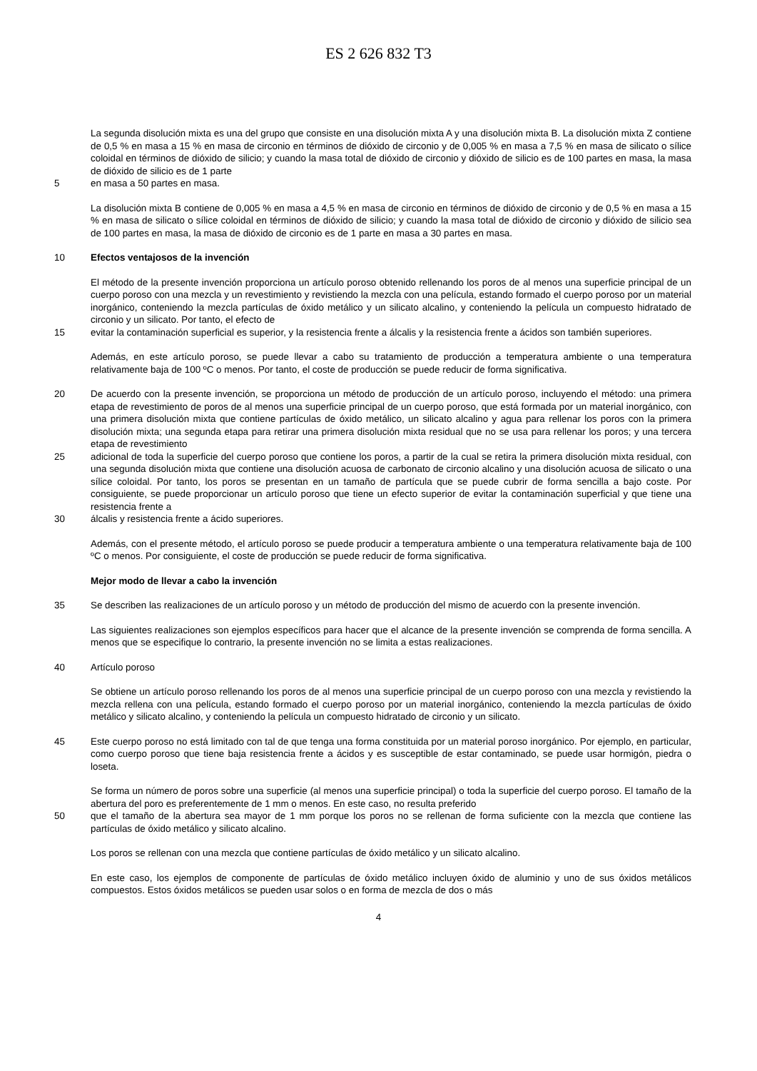ES 2 626 832 T3
La segunda disolución mixta es una del grupo que consiste en una disolución mixta A y una disolución mixta B. La disolución mixta Z contiene de 0,5 % en masa a 15 % en masa de circonio en términos de dióxido de circonio y de 0,005 % en masa a 7,5 % en masa de silicato o sílice coloidal en términos de dióxido de silicio; y cuando la masa total de dióxido de circonio y dióxido de silicio es de 100 partes en masa, la masa de dióxido de silicio es de 1 parte
5 en masa a 50 partes en masa.
La disolución mixta B contiene de 0,005 % en masa a 4,5 % en masa de circonio en términos de dióxido de circonio y de 0,5 % en masa a 15 % en masa de silicato o sílice coloidal en términos de dióxido de silicio; y cuando la masa total de dióxido de circonio y dióxido de silicio sea de 100 partes en masa, la masa de dióxido de circonio es de 1 parte en masa a 30 partes en masa.
10 Efectos ventajosos de la invención
El método de la presente invención proporciona un artículo poroso obtenido rellenando los poros de al menos una superficie principal de un cuerpo poroso con una mezcla y un revestimiento y revistiendo la mezcla con una película, estando formado el cuerpo poroso por un material inorgánico, conteniendo la mezcla partículas de óxido metálico y un silicato alcalino, y conteniendo la película un compuesto hidratado de circonio y un silicato. Por tanto, el efecto de
15 evitar la contaminación superficial es superior, y la resistencia frente a álcalis y la resistencia frente a ácidos son también superiores.
Además, en este artículo poroso, se puede llevar a cabo su tratamiento de producción a temperatura ambiente o una temperatura relativamente baja de 100 ºC o menos. Por tanto, el coste de producción se puede reducir de forma significativa.
20 De acuerdo con la presente invención, se proporciona un método de producción de un artículo poroso, incluyendo el método: una primera etapa de revestimiento de poros de al menos una superficie principal de un cuerpo poroso, que está formada por un material inorgánico, con una primera disolución mixta que contiene partículas de óxido metálico, un silicato alcalino y agua para rellenar los poros con la primera disolución mixta; una segunda etapa para retirar una primera disolución mixta residual que no se usa para rellenar los poros; y una tercera etapa de revestimiento
25 adicional de toda la superficie del cuerpo poroso que contiene los poros, a partir de la cual se retira la primera disolución mixta residual, con una segunda disolución mixta que contiene una disolución acuosa de carbonato de circonio alcalino y una disolución acuosa de silicato o una sílice coloidal. Por tanto, los poros se presentan en un tamaño de partícula que se puede cubrir de forma sencilla a bajo coste. Por consiguiente, se puede proporcionar un artículo poroso que tiene un efecto superior de evitar la contaminación superficial y que tiene una resistencia frente a
30 álcalis y resistencia frente a ácido superiores.
Además, con el presente método, el artículo poroso se puede producir a temperatura ambiente o una temperatura relativamente baja de 100 ºC o menos. Por consiguiente, el coste de producción se puede reducir de forma significativa.
Mejor modo de llevar a cabo la invención
35 Se describen las realizaciones de un artículo poroso y un método de producción del mismo de acuerdo con la presente invención.
Las siguientes realizaciones son ejemplos específicos para hacer que el alcance de la presente invención se comprenda de forma sencilla. A menos que se especifique lo contrario, la presente invención no se limita a estas realizaciones.
40 Artículo poroso
Se obtiene un artículo poroso rellenando los poros de al menos una superficie principal de un cuerpo poroso con una mezcla y revistiendo la mezcla rellena con una película, estando formado el cuerpo poroso por un material inorgánico, conteniendo la mezcla partículas de óxido metálico y silicato alcalino, y conteniendo la película un compuesto hidratado de circonio y un silicato.
45 Este cuerpo poroso no está limitado con tal de que tenga una forma constituida por un material poroso inorgánico. Por ejemplo, en particular, como cuerpo poroso que tiene baja resistencia frente a ácidos y es susceptible de estar contaminado, se puede usar hormigón, piedra o loseta.
Se forma un número de poros sobre una superficie (al menos una superficie principal) o toda la superficie del cuerpo poroso. El tamaño de la abertura del poro es preferentemente de 1 mm o menos. En este caso, no resulta preferido
50 que el tamaño de la abertura sea mayor de 1 mm porque los poros no se rellenan de forma suficiente con la mezcla que contiene las partículas de óxido metálico y silicato alcalino.
Los poros se rellenan con una mezcla que contiene partículas de óxido metálico y un silicato alcalino.
En este caso, los ejemplos de componente de partículas de óxido metálico incluyen óxido de aluminio y uno de sus óxidos metálicos compuestos. Estos óxidos metálicos se pueden usar solos o en forma de mezcla de dos o más
4